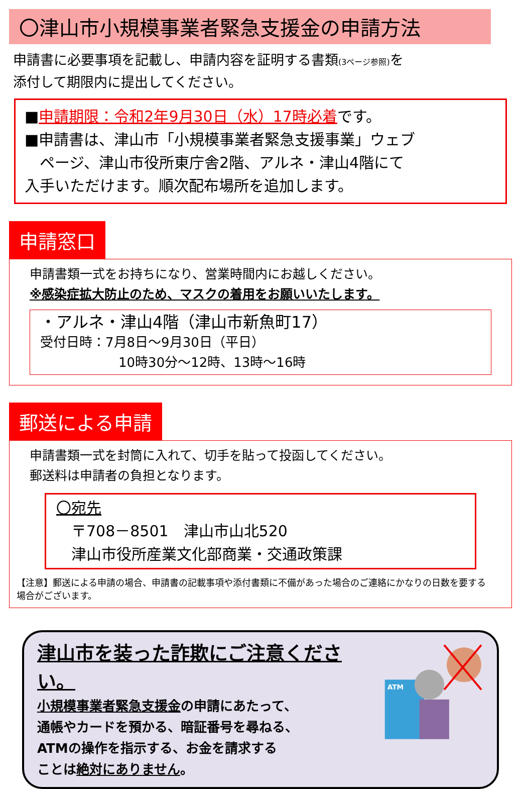〇津山市小規模事業者緊急支援金の申請方法
申請書に必要事項を記載し、申請内容を証明する書類(3ページ参照) を
添付して期限内に提出してください。
■申請期限：令和2年9月30日（水）17時必着です。
■申請書は、津山市「小規模事業者緊急支援事業」ウェブ
　ページ、津山市役所東庁舎2階、アルネ・津山4階にて
入手いただけます。順次配布場所を追加します。
申請窓口
申請書類一式をお持ちになり、営業時間内にお越しください。
※感染症拡大防止のため、マスクの着用をお願いいたします。
・アルネ・津山4階（津山市新魚町17）
受付日時：7月8日～9月30日（平日）
　　　　　　10時30分～12時、13時～16時
郵送による申請
申請書類一式を封筒に入れて、切手を貼って投函してください。
郵送料は申請者の負担となります。
〇宛先
　〒708－8501　津山市山北520
　津山市役所産業文化部商業・交通政策課
【注意】郵送による申請の場合、申請書の記載事項や添付書類に不備があった場合のご連絡にかなりの日数を要する場合がございます。
津山市を装った詐欺にご注意ください。
小規模事業者緊急支援金の申請にあたって、
通帳やカードを預かる、暗証番号を尋ねる、
ATMの操作を指示する、お金を請求する
ことは絶対にありません。
ATM